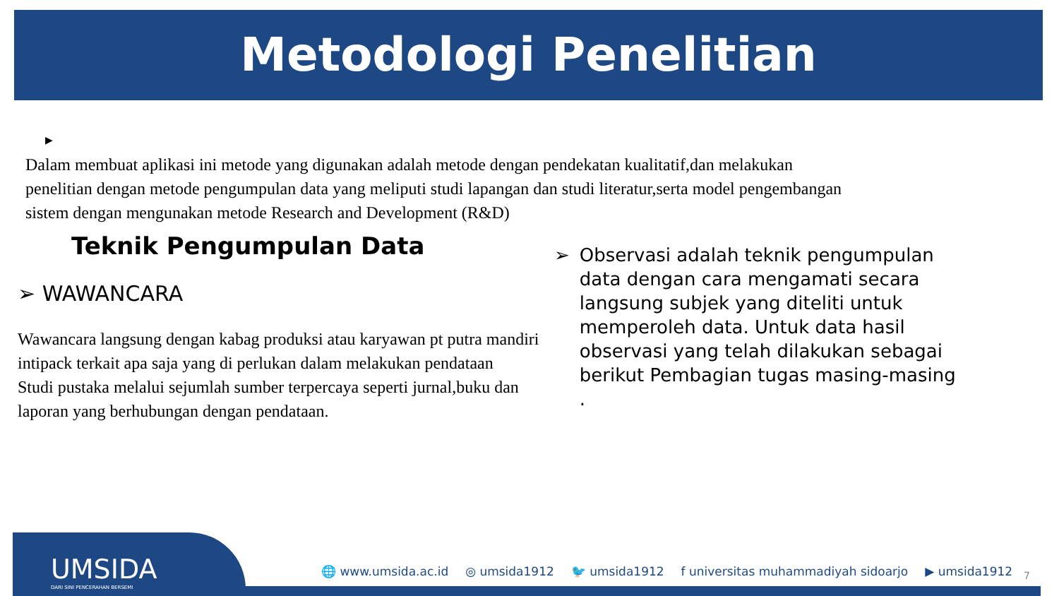Metodologi Penelitian
▶
Dalam membuat aplikasi ini metode yang digunakan adalah metode dengan pendekatan kualitatif,dan melakukan penelitian dengan metode pengumpulan data yang meliputi studi lapangan dan studi literatur,serta model pengembangan sistem dengan mengunakan metode Research and Development (R&D)
Teknik Pengumpulan Data
➢ WAWANCARA
Wawancara langsung dengan kabag produksi atau karyawan pt putra mandiri intipack terkait apa saja yang di perlukan dalam melakukan pendataan
Studi pustaka melalui sejumlah sumber terpercaya seperti jurnal,buku dan laporan yang berhubungan dengan pendataan.
➢ Observasi adalah teknik pengumpulan data dengan cara mengamati secara langsung subjek yang diteliti untuk memperoleh data. Untuk data hasil observasi yang telah dilakukan sebagai berikut Pembagian tugas masing-masing .
UMSIDA
DARI SINI PENCERAHAN BERSEMI
🌐 www.umsida.ac.id ◎ umsida1912 🐦 umsida1912 f universitas muhammadiyah sidoarjo ▶ umsida1912
7